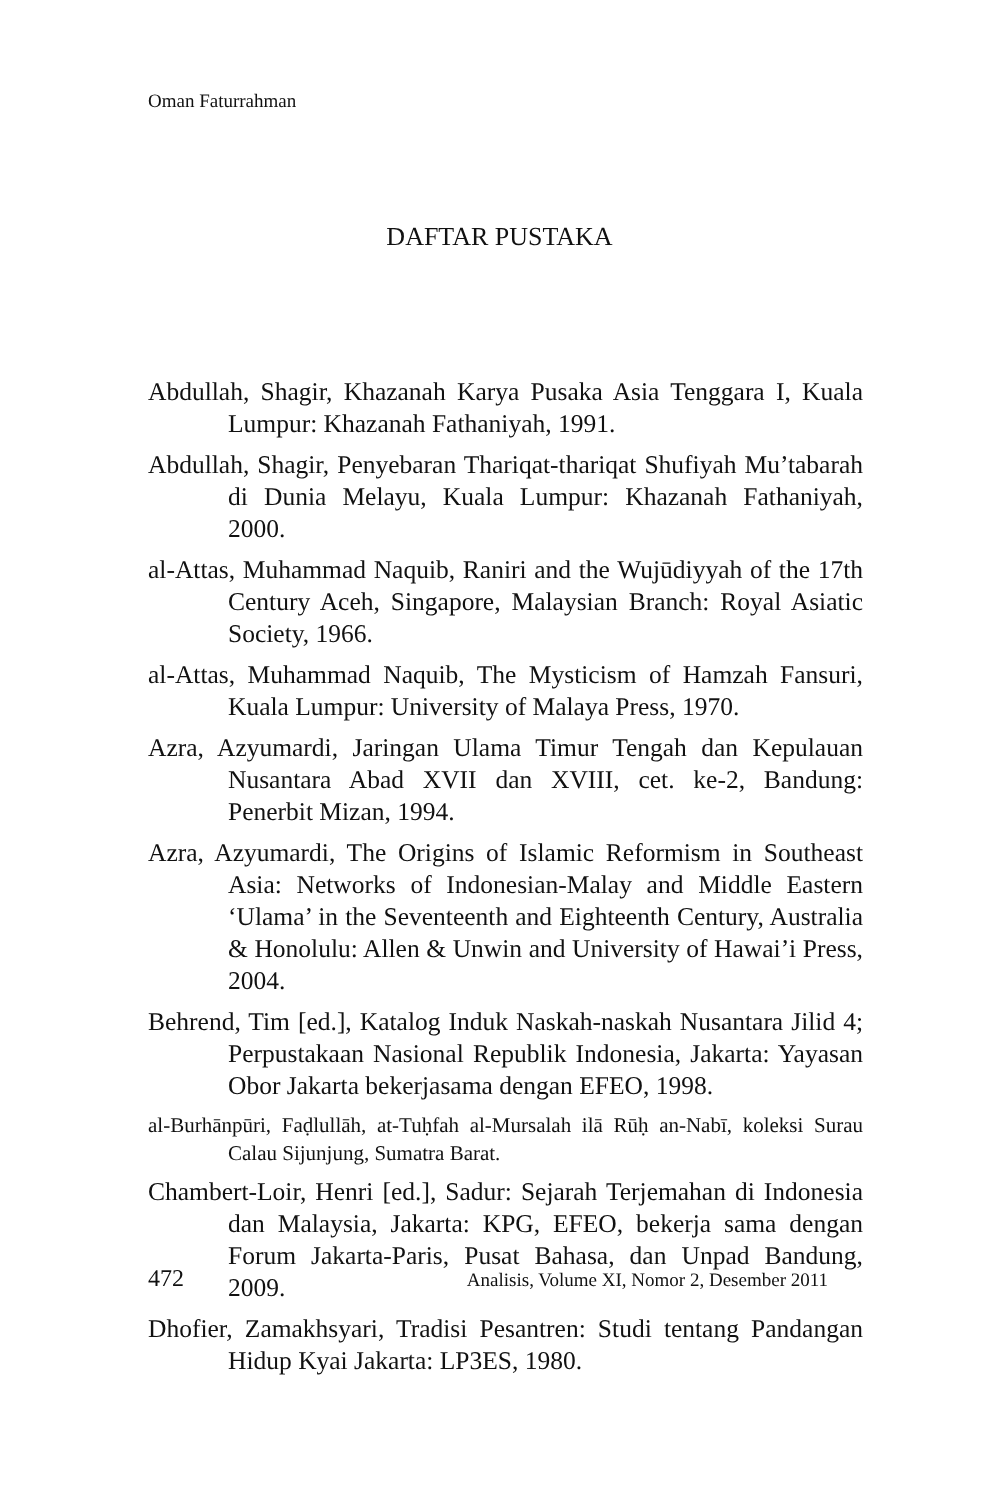Oman Faturrahman
DAFTAR PUSTAKA
Abdullah, Shagir, Khazanah Karya Pusaka Asia Tenggara I, Kuala Lumpur: Khazanah Fathaniyah, 1991.
Abdullah, Shagir, Penyebaran Thariqat-thariqat Shufiyah Mu’tabarah di Dunia Melayu, Kuala Lumpur: Khazanah Fathaniyah, 2000.
al-Attas, Muhammad Naquib, Raniri and the Wujūdiyyah of the 17th Century Aceh, Singapore, Malaysian Branch: Royal Asiatic Society, 1966.
al-Attas, Muhammad Naquib, The Mysticism of Hamzah Fansuri, Kuala Lumpur: University of Malaya Press, 1970.
Azra, Azyumardi, Jaringan Ulama Timur Tengah dan Kepulauan Nusantara Abad XVII dan XVIII, cet. ke-2, Bandung: Penerbit Mizan, 1994.
Azra, Azyumardi, The Origins of Islamic Reformism in Southeast Asia: Networks of Indonesian-Malay and Middle Eastern ‘Ulama’ in the Seventeenth and Eighteenth Century, Australia & Honolulu: Allen & Unwin and University of Hawai’i Press, 2004.
Behrend, Tim [ed.], Katalog Induk Naskah-naskah Nusantara Jilid 4; Perpustakaan Nasional Republik Indonesia, Jakarta: Yayasan Obor Jakarta bekerjasama dengan EFEO, 1998.
al-Burhānpūri, Faḍlullāh, at-Tuḥfah al-Mursalah ilā Rūḥ an-Nabī, koleksi Surau Calau Sijunjung, Sumatra Barat.
Chambert-Loir, Henri [ed.], Sadur: Sejarah Terjemahan di Indonesia dan Malaysia, Jakarta: KPG, EFEO, bekerja sama dengan Forum Jakarta-Paris, Pusat Bahasa, dan Unpad Bandung, 2009.
Dhofier, Zamakhsyari, Tradisi Pesantren: Studi tentang Pandangan Hidup Kyai Jakarta: LP3ES, 1980.
472 Analisis, Volume XI, Nomor 2, Desember 2011